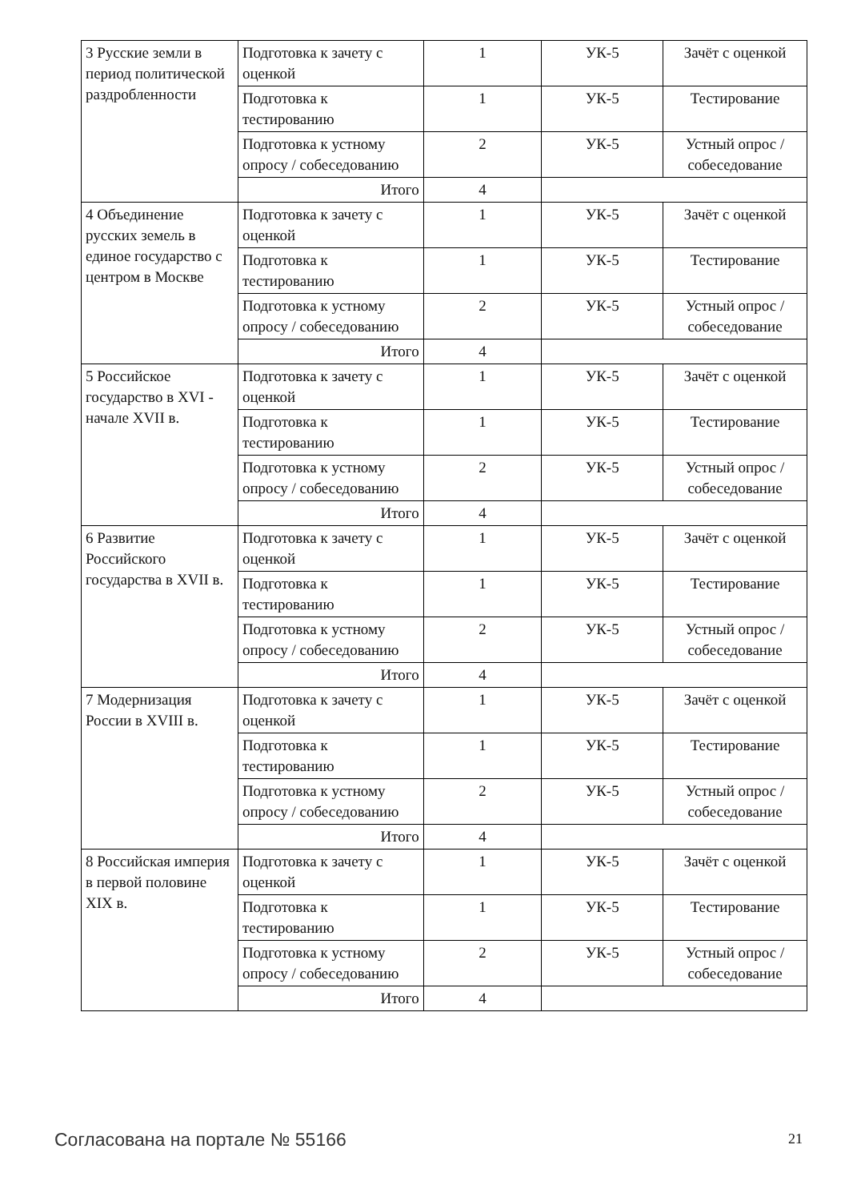| 3 Русские земли в период политической раздробленности | Подготовка к зачету с оценкой | 1 | УК-5 | Зачёт с оценкой |
| | Подготовка к тестированию | 1 | УК-5 | Тестирование |
| | Подготовка к устному опросу / собеседованию | 2 | УК-5 | Устный опрос / собеседование |
| | Итого | 4 | | |
| 4 Объединение русских земель в единое государство с центром в Москве | Подготовка к зачету с оценкой | 1 | УК-5 | Зачёт с оценкой |
| | Подготовка к тестированию | 1 | УК-5 | Тестирование |
| | Подготовка к устному опросу / собеседованию | 2 | УК-5 | Устный опрос / собеседование |
| | Итого | 4 | | |
| 5 Российское государство в XVI - начале XVII в. | Подготовка к зачету с оценкой | 1 | УК-5 | Зачёт с оценкой |
| | Подготовка к тестированию | 1 | УК-5 | Тестирование |
| | Подготовка к устному опросу / собеседованию | 2 | УК-5 | Устный опрос / собеседование |
| | Итого | 4 | | |
| 6 Развитие Российского государства в XVII в. | Подготовка к зачету с оценкой | 1 | УК-5 | Зачёт с оценкой |
| | Подготовка к тестированию | 1 | УК-5 | Тестирование |
| | Подготовка к устному опросу / собеседованию | 2 | УК-5 | Устный опрос / собеседование |
| | Итого | 4 | | |
| 7 Модернизация России в XVIII в. | Подготовка к зачету с оценкой | 1 | УК-5 | Зачёт с оценкой |
| | Подготовка к тестированию | 1 | УК-5 | Тестирование |
| | Подготовка к устному опросу / собеседованию | 2 | УК-5 | Устный опрос / собеседование |
| | Итого | 4 | | |
| 8 Российская империя в первой половине XIX в. | Подготовка к зачету с оценкой | 1 | УК-5 | Зачёт с оценкой |
| | Подготовка к тестированию | 1 | УК-5 | Тестирование |
| | Подготовка к устному опросу / собеседованию | 2 | УК-5 | Устный опрос / собеседование |
| | Итого | 4 | | |
Согласована на портале № 55166 21